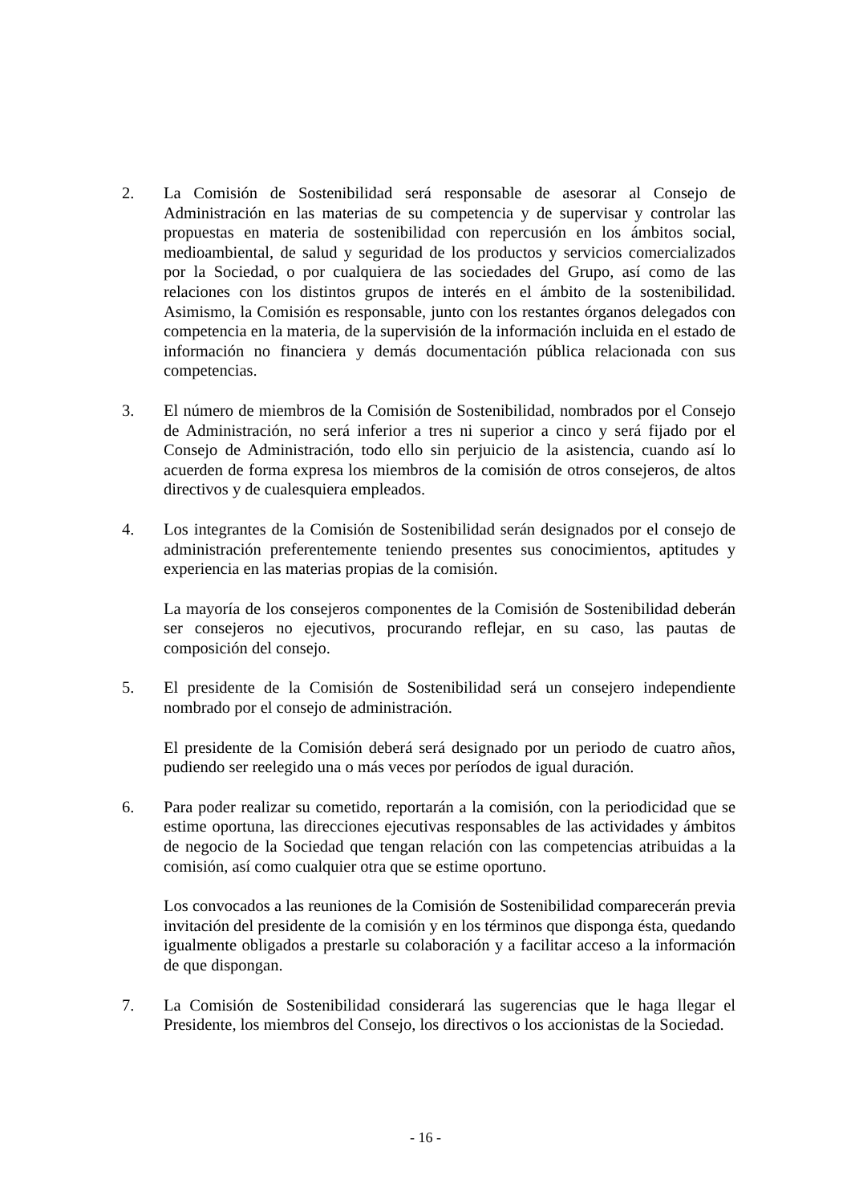2. La Comisión de Sostenibilidad será responsable de asesorar al Consejo de Administración en las materias de su competencia y de supervisar y controlar las propuestas en materia de sostenibilidad con repercusión en los ámbitos social, medioambiental, de salud y seguridad de los productos y servicios comercializados por la Sociedad, o por cualquiera de las sociedades del Grupo, así como de las relaciones con los distintos grupos de interés en el ámbito de la sostenibilidad. Asimismo, la Comisión es responsable, junto con los restantes órganos delegados con competencia en la materia, de la supervisión de la información incluida en el estado de información no financiera y demás documentación pública relacionada con sus competencias.
3. El número de miembros de la Comisión de Sostenibilidad, nombrados por el Consejo de Administración, no será inferior a tres ni superior a cinco y será fijado por el Consejo de Administración, todo ello sin perjuicio de la asistencia, cuando así lo acuerden de forma expresa los miembros de la comisión de otros consejeros, de altos directivos y de cualesquiera empleados.
4. Los integrantes de la Comisión de Sostenibilidad serán designados por el consejo de administración preferentemente teniendo presentes sus conocimientos, aptitudes y experiencia en las materias propias de la comisión.
La mayoría de los consejeros componentes de la Comisión de Sostenibilidad deberán ser consejeros no ejecutivos, procurando reflejar, en su caso, las pautas de composición del consejo.
5. El presidente de la Comisión de Sostenibilidad será un consejero independiente nombrado por el consejo de administración.
El presidente de la Comisión deberá será designado por un periodo de cuatro años, pudiendo ser reelegido una o más veces por períodos de igual duración.
6. Para poder realizar su cometido, reportarán a la comisión, con la periodicidad que se estime oportuna, las direcciones ejecutivas responsables de las actividades y ámbitos de negocio de la Sociedad que tengan relación con las competencias atribuidas a la comisión, así como cualquier otra que se estime oportuno.
Los convocados a las reuniones de la Comisión de Sostenibilidad comparecerán previa invitación del presidente de la comisión y en los términos que disponga ésta, quedando igualmente obligados a prestarle su colaboración y a facilitar acceso a la información de que dispongan.
7. La Comisión de Sostenibilidad considerará las sugerencias que le haga llegar el Presidente, los miembros del Consejo, los directivos o los accionistas de la Sociedad.
- 16 -